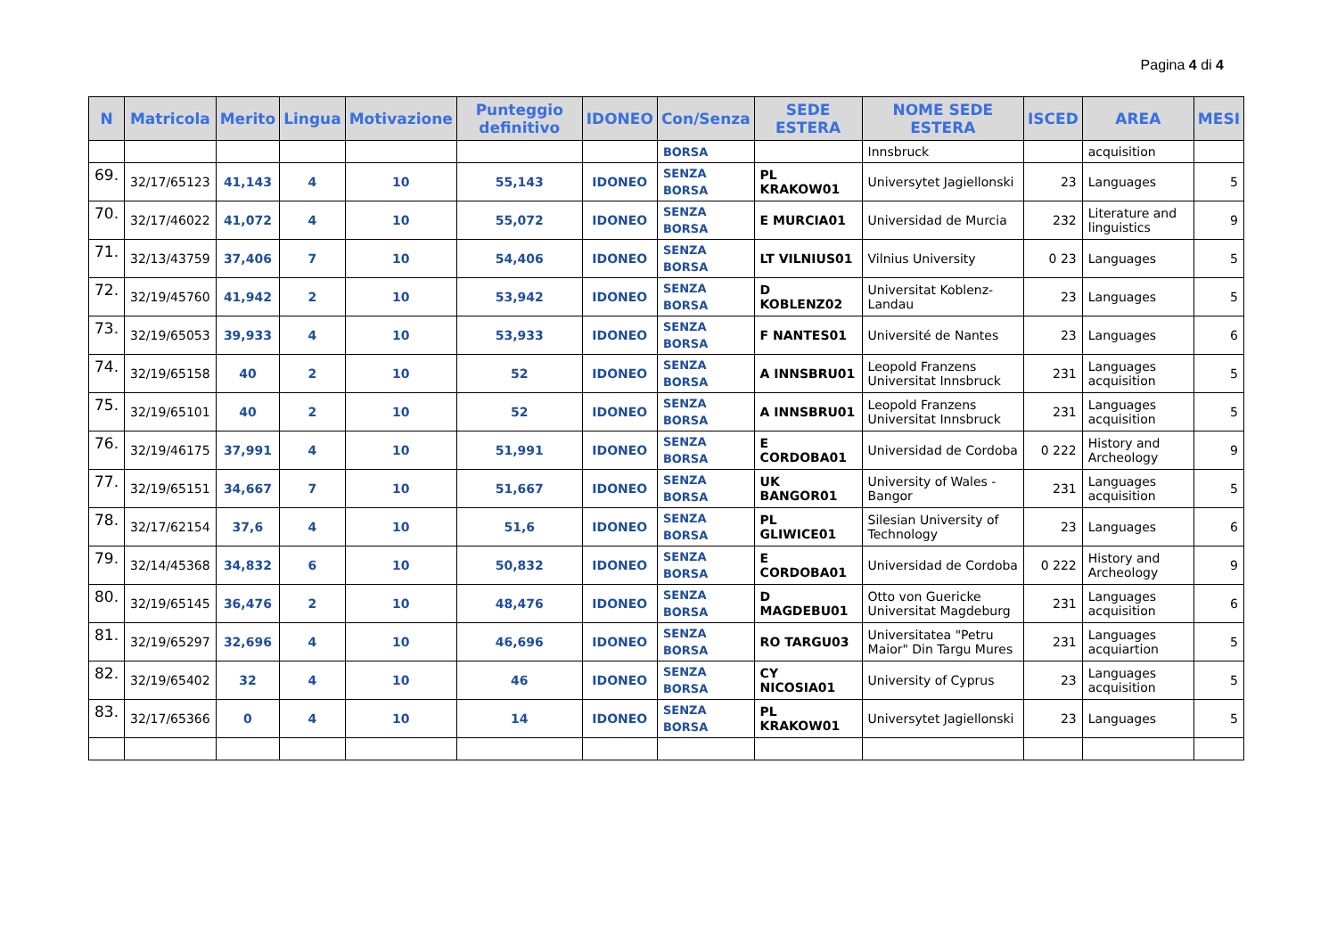Pagina 4 di 4
| N | Matricola | Merito | Lingua | Motivazione | Punteggio definitivo | IDONEO | Con/Senza | SEDE ESTERA | NOME SEDE ESTERA | ISCED | AREA | MESI |
| --- | --- | --- | --- | --- | --- | --- | --- | --- | --- | --- | --- | --- |
| | | | | | | | BORSA | | Innsbruck | | acquisition | |
| 69. | 32/17/65123 | 41,143 | 4 | 10 | 55,143 | IDONEO | SENZA BORSA | PL KRAKOW01 | Universytet Jagiellonski | 23 | Languages | 5 |
| 70. | 32/17/46022 | 41,072 | 4 | 10 | 55,072 | IDONEO | SENZA BORSA | E MURCIA01 | Universidad de Murcia | 232 | Literature and linguistics | 9 |
| 71. | 32/13/43759 | 37,406 | 7 | 10 | 54,406 | IDONEO | SENZA BORSA | LT VILNIUS01 | Vilnius University | 0 23 | Languages | 5 |
| 72. | 32/19/45760 | 41,942 | 2 | 10 | 53,942 | IDONEO | SENZA BORSA | D KOBLENZ02 | Universitat Koblenz-Landau | 23 | Languages | 5 |
| 73. | 32/19/65053 | 39,933 | 4 | 10 | 53,933 | IDONEO | SENZA BORSA | F NANTES01 | Université de Nantes | 23 | Languages | 6 |
| 74. | 32/19/65158 | 40 | 2 | 10 | 52 | IDONEO | SENZA BORSA | A INNSBRU01 | Leopold Franzens Universitat Innsbruck | 231 | Languages acquisition | 5 |
| 75. | 32/19/65101 | 40 | 2 | 10 | 52 | IDONEO | SENZA BORSA | A INNSBRU01 | Leopold Franzens Universitat Innsbruck | 231 | Languages acquisition | 5 |
| 76. | 32/19/46175 | 37,991 | 4 | 10 | 51,991 | IDONEO | SENZA BORSA | E CORDOBA01 | Universidad de Cordoba | 0 222 | History and Archeology | 9 |
| 77. | 32/19/65151 | 34,667 | 7 | 10 | 51,667 | IDONEO | SENZA BORSA | UK BANGOR01 | University of Wales -Bangor | 231 | Languages acquisition | 5 |
| 78. | 32/17/62154 | 37,6 | 4 | 10 | 51,6 | IDONEO | SENZA BORSA | PL GLIWICE01 | Silesian University of Technology | 23 | Languages | 6 |
| 79. | 32/14/45368 | 34,832 | 6 | 10 | 50,832 | IDONEO | SENZA BORSA | E CORDOBA01 | Universidad de Cordoba | 0 222 | History and Archeology | 9 |
| 80. | 32/19/65145 | 36,476 | 2 | 10 | 48,476 | IDONEO | SENZA BORSA | D MAGDEBU01 | Otto von Guericke Universitat Magdeburg | 231 | Languages acquisition | 6 |
| 81. | 32/19/65297 | 32,696 | 4 | 10 | 46,696 | IDONEO | SENZA BORSA | RO TARGU03 | Universitatea "Petru Maior" Din Targu Mures | 231 | Languages acquiartion | 5 |
| 82. | 32/19/65402 | 32 | 4 | 10 | 46 | IDONEO | SENZA BORSA | CY NICOSIA01 | University of Cyprus | 23 | Languages acquisition | 5 |
| 83. | 32/17/65366 | 0 | 4 | 10 | 14 | IDONEO | SENZA BORSA | PL KRAKOW01 | Universytet Jagiellonski | 23 | Languages | 5 |